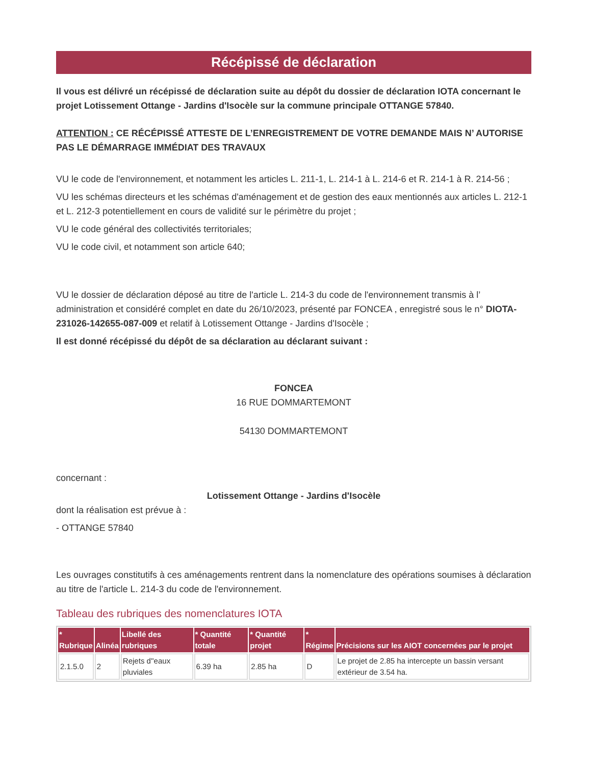Récépissé de déclaration
Il vous est délivré un récépissé de déclaration suite au dépôt du dossier de déclaration IOTA concernant le projet Lotissement Ottange - Jardins d'Isocèle sur la commune principale OTTANGE 57840.
ATTENTION : CE RÉCÉPISSÉ ATTESTE DE L’ENREGISTREMENT DE VOTRE DEMANDE MAIS N’ AUTORISE PAS LE DÉMARRAGE IMMÉDIAT DES TRAVAUX
VU le code de l'environnement, et notamment les articles L. 211-1, L. 214-1 à L. 214-6 et R. 214-1 à R. 214-56 ;
VU les schémas directeurs et les schémas d'aménagement et de gestion des eaux mentionnés aux articles L. 212-1 et L. 212-3 potentiellement en cours de validité sur le périmètre du projet ;
VU le code général des collectivités territoriales;
VU le code civil, et notamment son article 640;
VU le dossier de déclaration déposé au titre de l'article L. 214-3 du code de l'environnement transmis à l’ administration et considéré complet en date du 26/10/2023, présenté par FONCEA , enregistré sous le n° DIOTA-231026-142655-087-009 et relatif à Lotissement Ottange - Jardins d'Isocèle ;
Il est donné récépissé du dépôt de sa déclaration au déclarant suivant :
FONCEA
16 RUE DOMMARTEMONT
54130 DOMMARTEMONT
concernant :
Lotissement Ottange - Jardins d'Isocèle
dont la réalisation est prévue à :
- OTTANGE 57840
Les ouvrages constitutifs à ces aménagements rentrent dans la nomenclature des opérations soumises à déclaration au titre de l'article L. 214-3 du code de l'environnement.
Tableau des rubriques des nomenclatures IOTA
| * Rubrique | Alinéa | Libellé des rubriques | * Quantité totale | * Quantité projet | * Régime | Précisions sur les AIOT concernées par le projet |
| --- | --- | --- | --- | --- | --- | --- |
| 2.1.5.0 | 2 | Rejets d''eaux pluviales | 6.39 ha | 2.85 ha | D | Le projet de 2.85 ha intercepte un bassin versant extérieur de 3.54 ha. |